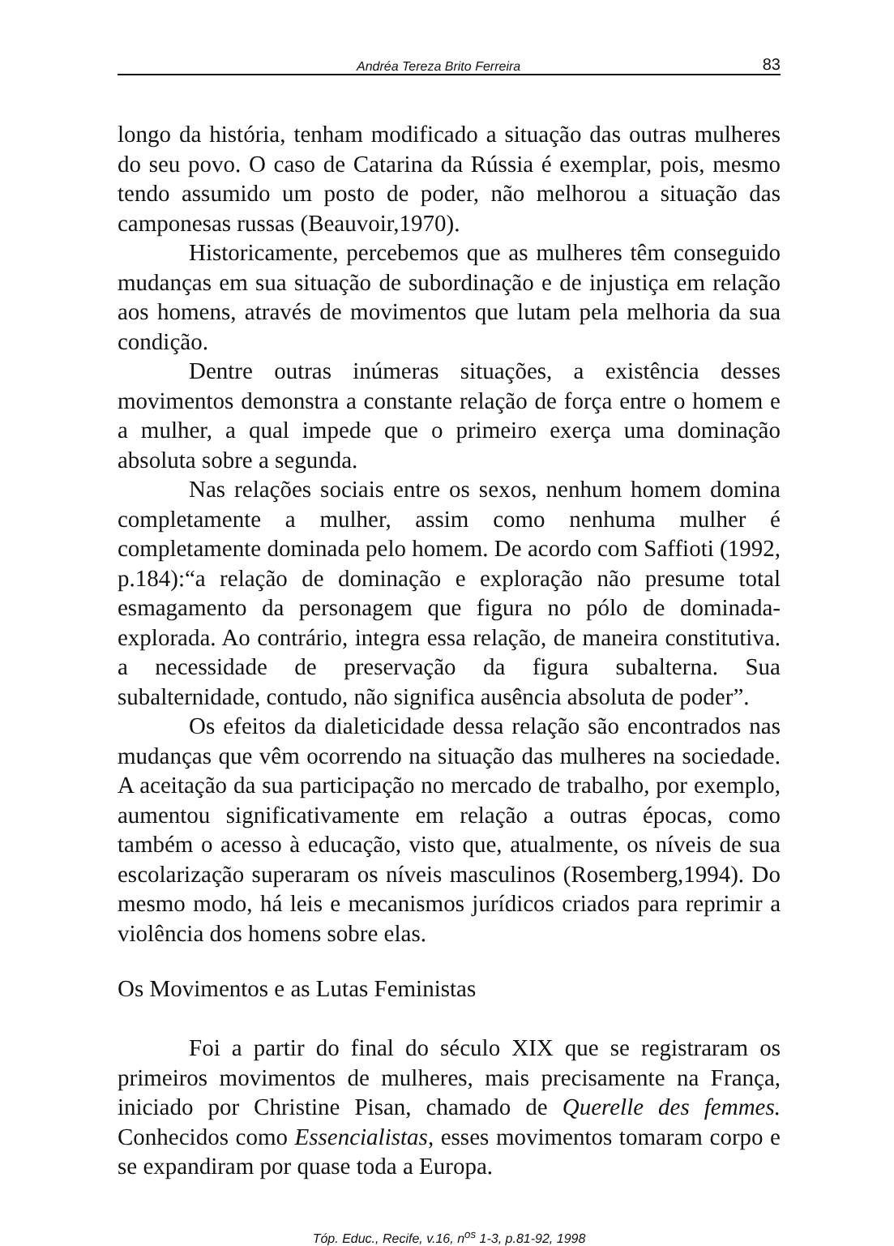Andréa Tereza Brito Ferreira 83
longo da história, tenham modificado a situação das outras mulheres do seu povo. O caso de Catarina da Rússia é exemplar, pois, mesmo tendo assumido um posto de poder, não melhorou a situação das camponesas russas (Beauvoir,1970).
Historicamente, percebemos que as mulheres têm conseguido mudanças em sua situação de subordinação e de injustiça em relação aos homens, através de movimentos que lutam pela melhoria da sua condição.
Dentre outras inúmeras situações, a existência desses movimentos demonstra a constante relação de força entre o homem e a mulher, a qual impede que o primeiro exerça uma dominação absoluta sobre a segunda.
Nas relações sociais entre os sexos, nenhum homem domina completamente a mulher, assim como nenhuma mulher é completamente dominada pelo homem. De acordo com Saffioti (1992, p.184):“a relação de dominação e exploração não presume total esmagamento da personagem que figura no pólo de dominada-explorada. Ao contrário, integra essa relação, de maneira constitutiva. a necessidade de preservação da figura subalterna. Sua subalternidade, contudo, não significa ausência absoluta de poder”.
Os efeitos da dialeticidade dessa relação são encontrados nas mudanças que vêm ocorrendo na situação das mulheres na sociedade. A aceitação da sua participação no mercado de trabalho, por exemplo, aumentou significativamente em relação a outras épocas, como também o acesso à educação, visto que, atualmente, os níveis de sua escolarização superaram os níveis masculinos (Rosemberg,1994). Do mesmo modo, há leis e mecanismos jurídicos criados para reprimir a violência dos homens sobre elas.
Os Movimentos e as Lutas Feministas
Foi a partir do final do século XIX que se registraram os primeiros movimentos de mulheres, mais precisamente na França, iniciado por Christine Pisan, chamado de Querelle des femmes. Conhecidos como Essencialistas, esses movimentos tomaram corpo e se expandiram por quase toda a Europa.
Tóp. Educ., Recife, v.16, n<sup>os</sup> 1-3, p.81-92, 1998